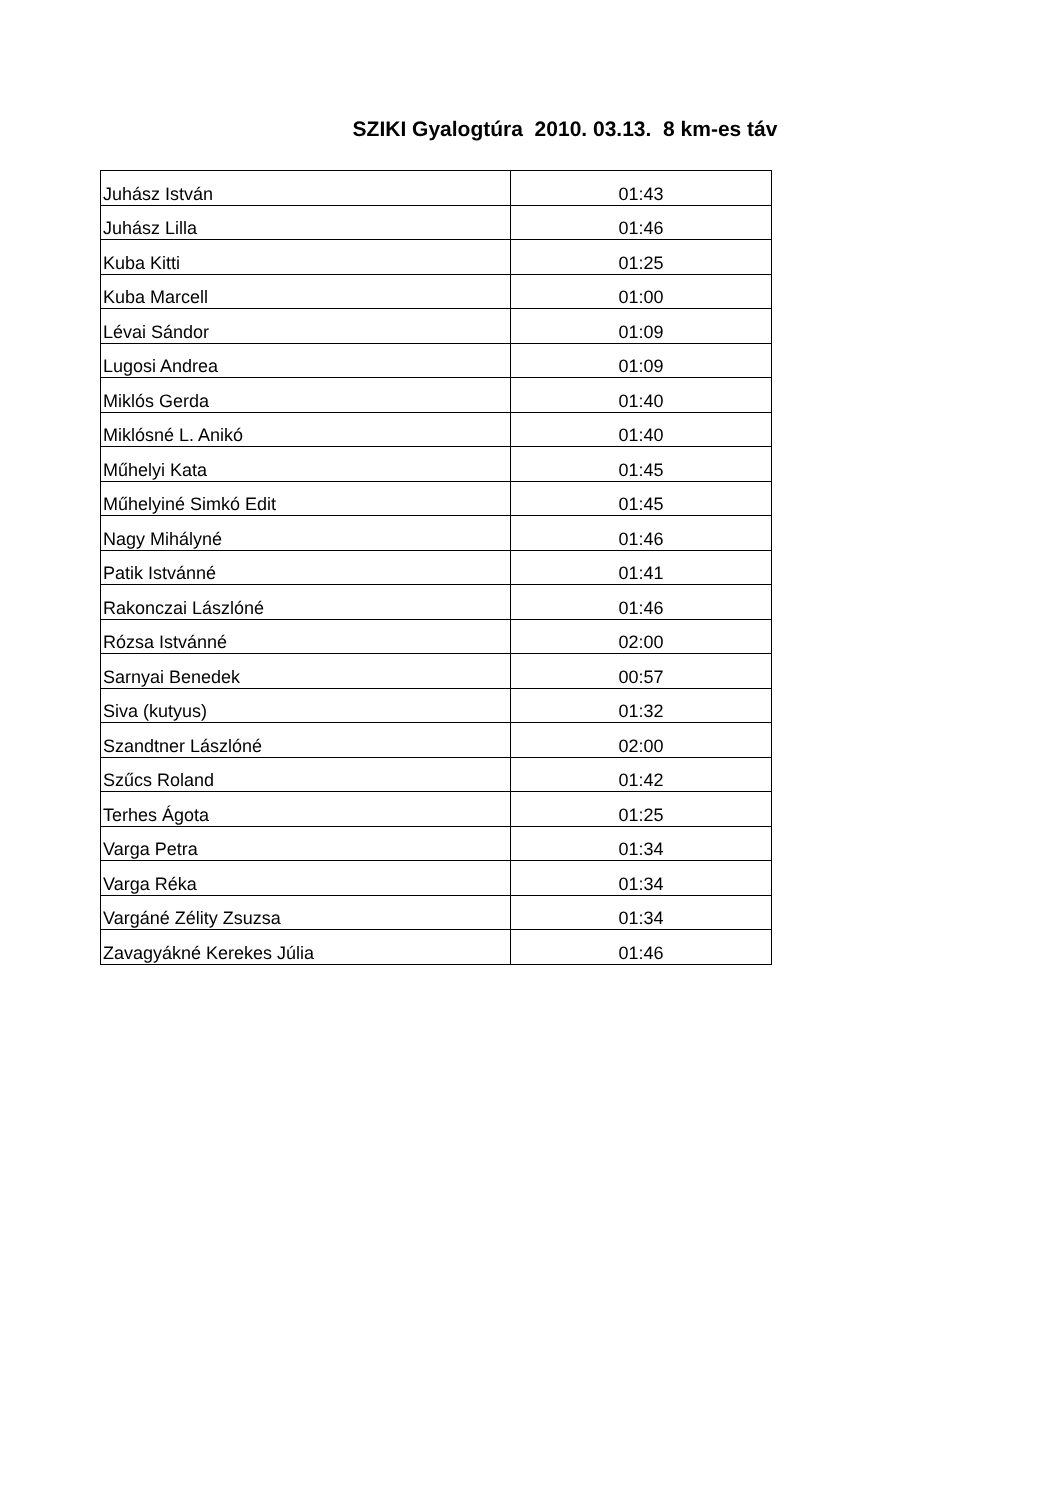SZIKI Gyalogtúra 2010. 03.13. 8 km-es táv
| Juhász István | 01:43 |
| Juhász Lilla | 01:46 |
| Kuba Kitti | 01:25 |
| Kuba Marcell | 01:00 |
| Lévai Sándor | 01:09 |
| Lugosi Andrea | 01:09 |
| Miklós Gerda | 01:40 |
| Miklósné L. Anikó | 01:40 |
| Műhelyi Kata | 01:45 |
| Műhelyiné Simkó Edit | 01:45 |
| Nagy Mihályné | 01:46 |
| Patik Istvánné | 01:41 |
| Rakonczai Lászlóné | 01:46 |
| Rózsa Istvánné | 02:00 |
| Sarnyai Benedek | 00:57 |
| Siva (kutyus) | 01:32 |
| Szandtner Lászlóné | 02:00 |
| Szűcs Roland | 01:42 |
| Terhes Ágota | 01:25 |
| Varga Petra | 01:34 |
| Varga Réka | 01:34 |
| Vargáné Zélity Zsuzsa | 01:34 |
| Zavagyákné Kerekes Júlia | 01:46 |